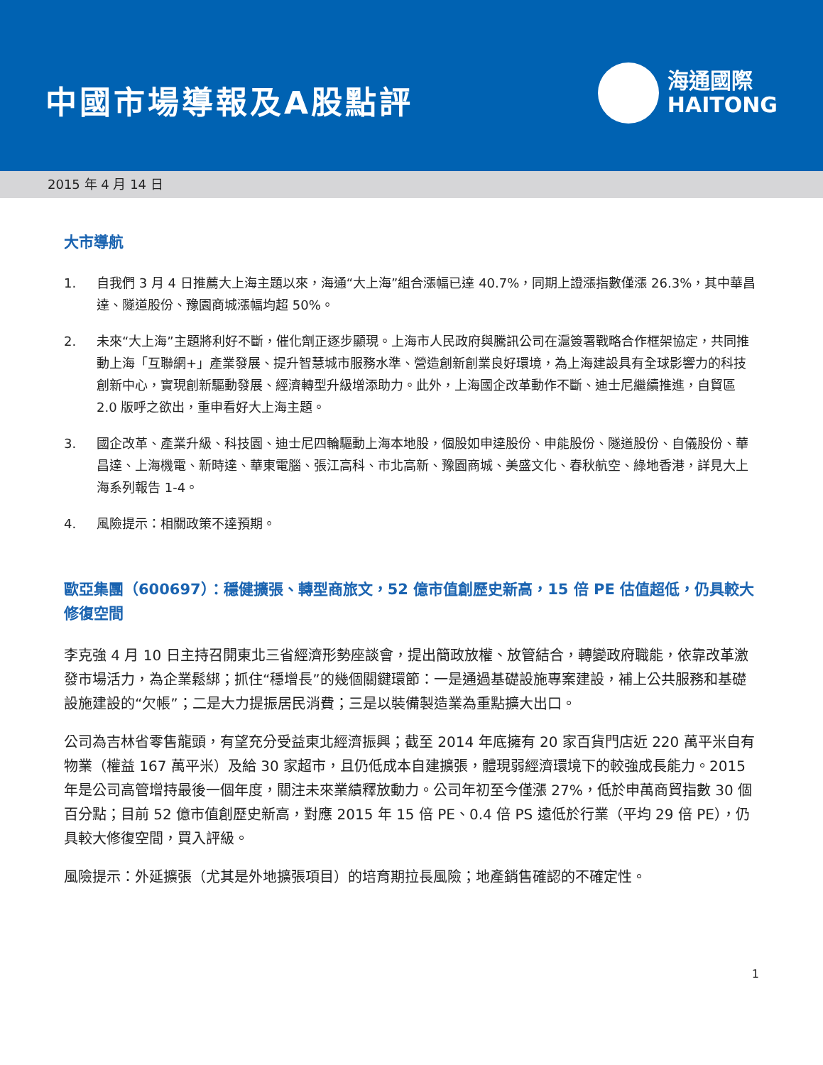中國市場導報及A股點評
海通國際
HAITONG
2015 年 4 月 14 日
大市導航
1. 自我們 3 月 4 日推薦大上海主題以來，海通“大上海”組合漲幅已達 40.7%，同期上證漲指數僅漲 26.3%，其中華昌達、隧道股份、豫園商城漲幅均超 50%。
2. 未來“大上海”主題將利好不斷，催化劑正逐步顯現。上海市人民政府與騰訊公司在滬簽署戰略合作框架協定，共同推動上海「互聯網+」產業發展、提升智慧城市服務水準、營造創新創業良好環境，為上海建設具有全球影響力的科技創新中心，實現創新驅動發展、經濟轉型升級增添助力。此外，上海國企改革動作不斷、迪士尼繼續推進，自貿區 2.0 版呼之欲出，重申看好大上海主題。
3. 國企改革、產業升級、科技園、迪士尼四輪驅動上海本地股，個股如申達股份、申能股份、隧道股份、自儀股份、華昌達、上海機電、新時達、華東電腦、張江高科、市北高新、豫園商城、美盛文化、春秋航空、綠地香港，詳見大上海系列報告 1-4。
4. 風險提示：相關政策不達預期。
歐亞集團（600697）：穩健擴張、轉型商旅文，52 億市值創歷史新高，15 倍 PE 估值超低，仍具較大修復空間
李克強 4 月 10 日主持召開東北三省經濟形勢座談會，提出簡政放權、放管結合，轉變政府職能，依靠改革激發市場活力，為企業鬆綁；抓住“穩增長”的幾個關鍵環節：一是通過基礎設施專案建設，補上公共服務和基礎設施建設的“欠帳”；二是大力提振居民消費；三是以裝備製造業為重點擴大出口。
公司為吉林省零售龍頭，有望充分受益東北經濟振興；截至 2014 年底擁有 20 家百貨門店近 220 萬平米自有物業（權益 167 萬平米）及給 30 家超市，且仍低成本自建擴張，體現弱經濟環境下的較強成長能力。2015 年是公司高管增持最後一個年度，關注未來業績釋放動力。公司年初至今僅漲 27%，低於申萬商貿指數 30 個百分點；目前 52 億市值創歷史新高，對應 2015 年 15 倍 PE、0.4 倍 PS 遠低於行業（平均 29 倍 PE），仍具較大修復空間，買入評級。
風險提示：外延擴張（尤其是外地擴張項目）的培育期拉長風險；地產銷售確認的不確定性。
1